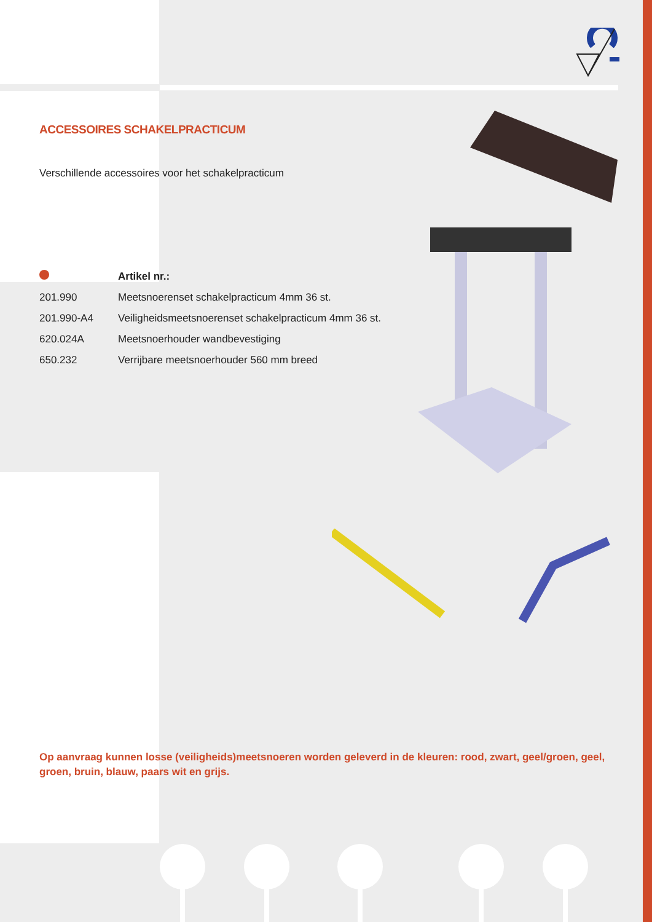ACCESSOIRES SCHAKELPRACTICUM
Verschillende accessoires voor het schakelpracticum
| | Artikel nr.: |
| --- | --- |
| 201.990 | Meetsnoerenset schakelpracticum 4mm 36 st. |
| 201.990-A4 | Veiligheidsmeetsnoerenset schakelpracticum 4mm 36 st. |
| 620.024A | Meetsnoerhouder wandbevestiging |
| 650.232 | Verrijbare meetsnoerhouder 560 mm breed |
Op aanvraag kunnen losse (veiligheids)meetsnoeren worden geleverd in de kleuren: rood, zwart, geel/groen, geel, groen, bruin, blauw, paars wit en grijs.